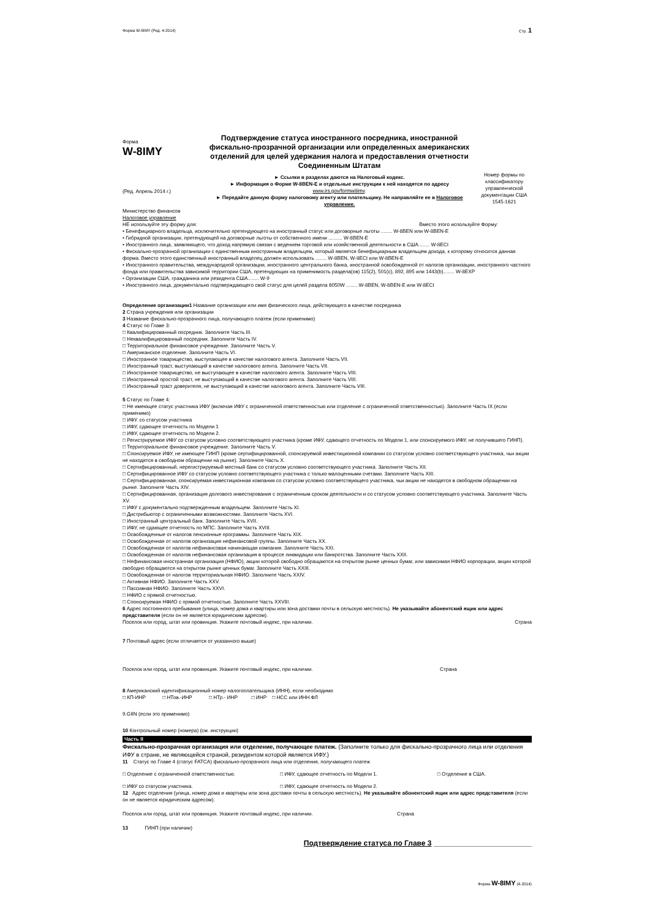Форма W-8IMY (Ред. 4-2014) Стр. 1
Форма
W-8IMY
(Ред. Апрель 2014 г.)
Подтверждение статуса иностранного посредника, иностранной фискально-прозрачной организации или определенных американских отделений для целей удержания налога и предоставления отчетности Соединенным Штатам
► Ссылки в разделах даются на Налоговый кодекс.
► Информация о Форме W-8BEN-E и отдельные инструкции к ней находятся по адресу
www.irs.gov/formw8imv.
► Передайте данную форму налоговому агенту или плательщику. Не направляйте ее в Налоговое управление.
Номер формы по классификатору управленческой документации США 1545-1621
Министерство финансов
Налоговое управление
НЕ используйте эту форму для: Вместо этого используйте Форму:
• Бенефициарного владельца, исключительно претендующего на иностранный статус или договорные льготы ........ W-8BEN или W-8BEN-E
• Гибридной организации, претендующей на договорные льготы от собственного имени .......... W-8BEN-E
• Иностранного лица, заявляющего, что доход напрямую связан с ведением торговой или хозяйственной деятельности в США........ W-8ECI
• Фискально-прозрачной организации с единственным иностранным владельцем, который является бенефициарным владельцем дохода, к которому относится данная форма. Вместо этого единственный иностранный владелец должен использовать ........ W-8BEN, W-8ECI или W-8BEN-E
• Иностранного правительства, международной организации, иностранного центрального банка, иностранной освобожденной от налогов организации, иностранного частного фонда или правительства зависимой территории США, претендующих на применимость раздела(ов) 115(2), 501(c), 892, 895 или 1443(b)........ W-8EXP
• Организации США, гражданина или резидента США........ W-9
• Иностранного лица, документально подтверждающего свой статус для целей раздела 6050W ........ W-8BEN, W-8BEN-E или W-8ECI
Определение организации1 Название организации или имя физического лица, действующего в качестве посредника
2 Страна учреждения или организации
3 Название фискально-прозрачного лица, получающего платеж (если применимо)
4 Статус по Главе 3:
□ Квалифицированный посредник. Заполните Часть III.
□ Неквалифицированный посредник. Заполните Часть IV.
□ Территориальное финансовое учреждение. Заполните Часть V.
□ Американское отделение. Заполните Часть VI.
□ Иностранное товарищество, выступающее в качестве налогового агента. Заполните Часть VII.
□ Иностранный траст, выступающий в качестве налогового агента. Заполните Часть VII.
□ Иностранное товарищество, не выступающее в качестве налогового агента. Заполните Часть VIII.
□ Иностранный простой траст, не выступающий в качестве налогового агента. Заполните Часть VIII.
□ Иностранный траст доверителя, не выступающий в качестве налогового агента. Заполните Часть VIII.
5 Статус по Главе 4:
□ Не имеющее статус участника ИФУ (включая ИФУ с ограниченной ответственностью или отделение с ограниченной ответственностью). Заполните Часть IX (если применимо)
□ ИФУ. со статусом участника
□ ИФУ, сдающее отчетность по Модели 1
□ ИФУ, сдающее отчетность по Модели 2.
□ Регистрируемое ИФУ со статусом условно соответствующего участника (кроме ИФУ, сдающего отчетность по Модели 1, или спонсируемого ИФУ, не получившего ГИНП).
□ Территориальное финансовое учреждение. Заполните Часть V.
□ Спонсируемое ИФУ, не имеющее ГИНП (кроме сертифицированной, спонсируемой инвестиционной компании со статусом условно соответствующего участника, чьи акции не находятся в свободном обращении на рынке). Заполните Часть X.
□ Сертифицированный, нерегистрируемый местный банк со статусом условно соответствующего участника. Заполните Часть XII.
□ Сертифицированное ИФУ со статусом условно соответствующего участника с только малоценными счетами. Заполните Часть XIII.
□ Сертифицированная, спонсируемая инвестиционная компания со статусом условно соответствующего участника, чьи акции не находятся в свободном обращении на рынке. Заполните Часть XIV.
□ Сертифицированная, организация долгового инвестирования с ограниченным сроком деятельности и со статусом условно соответствующего участника. Заполните Часть XV.
□ ИФУ с документально подтвержденным владельцем. Заполните Часть XI.
□ Дистрибьютор с ограниченными возможностями. Заполните Часть XVI.
□ Иностранный центральный банк. Заполните Часть XVII.
□ ИФУ, не сдающее отчетность по МПС. Заполните Часть XVIII.
□ Освобожденные от налогов пенсионные программы. Заполните Часть XIX.
□ Освобожденная от налогов организация нефинансовой группы. Заполните Часть XX.
□ Освобожденная от налогов нефинансовая начинающая компания. Заполните Часть XXI.
□ Освобожденная от налогов нефинансовая организация в процессе ликвидации или банкротства. Заполните Часть XXII.
□ Нефинансовая иностранная организация (НФИО), акции которой свободно обращаются на открытом рынке ценных бумаг, или зависимая НФИО корпорации, акции которой свободно обращаются на открытом рынке ценных бумаг. Заполните Часть XXIII.
□ Освобожденная от налогов территориальная НФИО. Заполните Часть XXIV.
□ Активная НФИО. Заполните Часть XXV.
□ Пассивная НФИО. Заполните Часть XXVI.
□ НФИО с прямой отчетностью.
□ Спонсируемая НФИО с прямой отчетностью. Заполните Часть XXVIII.
6 Адрес постоянного пребывания (улица, номер дома и квартиры или зона доставки почты в сельскую местность). Не указывайте абонентский ящик или адрес представителя (если он не является юридическим адресом).
Поселок или город, штат или провинция. Укажите почтовый индекс, при наличии. Страна
7 Почтовый адрес (если отличается от указанного выше)
Поселок или город, штат или провинция. Укажите почтовый индекс, при наличии. Страна
8 Американский идентификационный номер налогоплательщика (ИНН), если необходимо
□ КП-ИНР □ НТов.-ИНР □ НТр.- ИНР □ ИНР □ НСС или ИНН ФЛ
9.GIIN (если это применимо)
10 Контрольный номер (номера) (см. инструкции)
Часть II
Фискально-прозрачная организация или отделение, получающее платеж. (Заполните только для фискально-прозрачного лица или отделения ИФУ в стране, не являющейся страной, резидентом которой является ИФУ.)
11 Статус по Главе 4 (статус FATCA) фискально-прозрачного лица или отделения, получающего платеж
□ Отделение с ограниченной ответственностью. □ ИФУ, сдающее отчетность по Модели 1. □ Отделение в США.
□ ИФУ со статусом участника. □ ИФУ, сдающее отчетность по Модели 2.
12 Адрес отделения (улица, номер дома и квартиры или зона доставки почты в сельскую местность). Не указывайте абонентский ящик или адрес представителя (если он не является юридическим адресом).
Поселок или город, штат или провинция. Укажите почтовый индекс, при наличии. Страна
13 ГИНП (при наличии)
Подтверждение статуса по Главе 3 ________________________
Форма W-8IMY (4-2014)